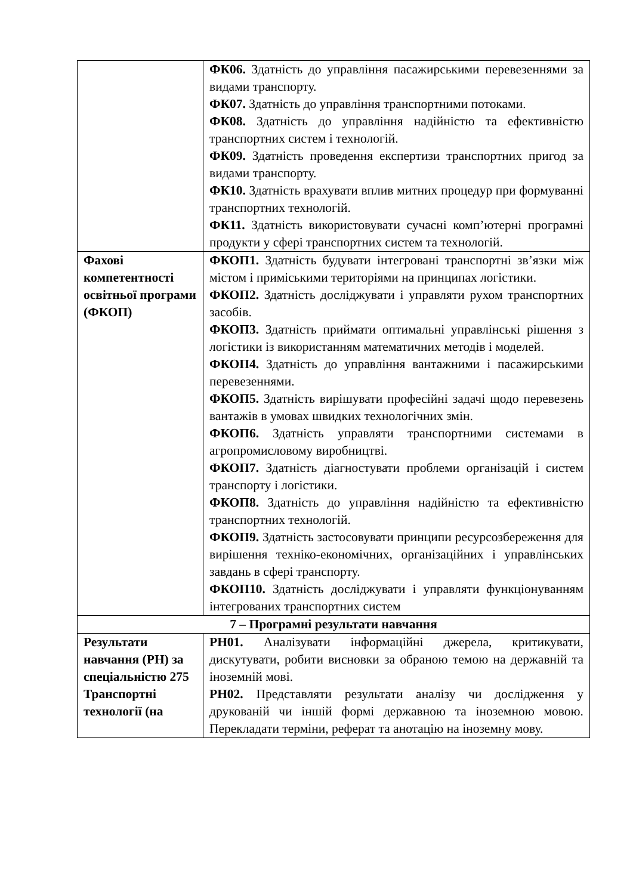| | ФК06. Здатність до управління пасажирськими перевезеннями за видами транспорту. ФК07. Здатність до управління транспортними потоками. ФК08. Здатність до управління надійністю та ефективністю транспортних систем і технологій. ФК09. Здатність проведення експертизи транспортних пригод за видами транспорту. ФК10. Здатність врахувати вплив митних процедур при формуванні транспортних технологій. ФК11. Здатність використовувати сучасні комп’ютерні програмні продукти у сфері транспортних систем та технологій. |
| Фахові компетентності освітньої програми (ФКОП) | ФКОП1. Здатність будувати інтегровані транспортні зв’язки між містом і приміськими територіями на принципах логістики. ФКОП2. Здатність досліджувати і управляти рухом транспортних засобів. ФКОП3. Здатність приймати оптимальні управлінські рішення з логістики із використанням математичних методів і моделей. ФКОП4. Здатність до управління вантажними і пасажирськими перевезеннями. ФКОП5. Здатність вирішувати професійні задачі щодо перевезень вантажів в умовах швидких технологічних змін. ФКОП6. Здатність управляти транспортними системами в агропромисловому виробництві. ФКОП7. Здатність діагностувати проблеми організацій і систем транспорту і логістики. ФКОП8. Здатність до управління надійністю та ефективністю транспортних технологій. ФКОП9. Здатність застосовувати принципи ресурсозбереження для вирішення техніко-економічних, організаційних і управлінських завдань в сфері транспорту. ФКОП10. Здатність досліджувати і управляти функціонуванням інтегрованих транспортних систем |
| 7 – Програмні результати навчання | |
| Результати навчання (РН) за спеціальністю 275 Транспортні технології (на | РН01. Аналізувати інформаційні джерела, критикувати, дискутувати, робити висновки за обраною темою на державній та іноземній мові. РН02. Представляти результати аналізу чи дослідження у друкованій чи іншій формі державною та іноземною мовою. Перекладати терміни, реферат та анотацію на іноземну мову. |